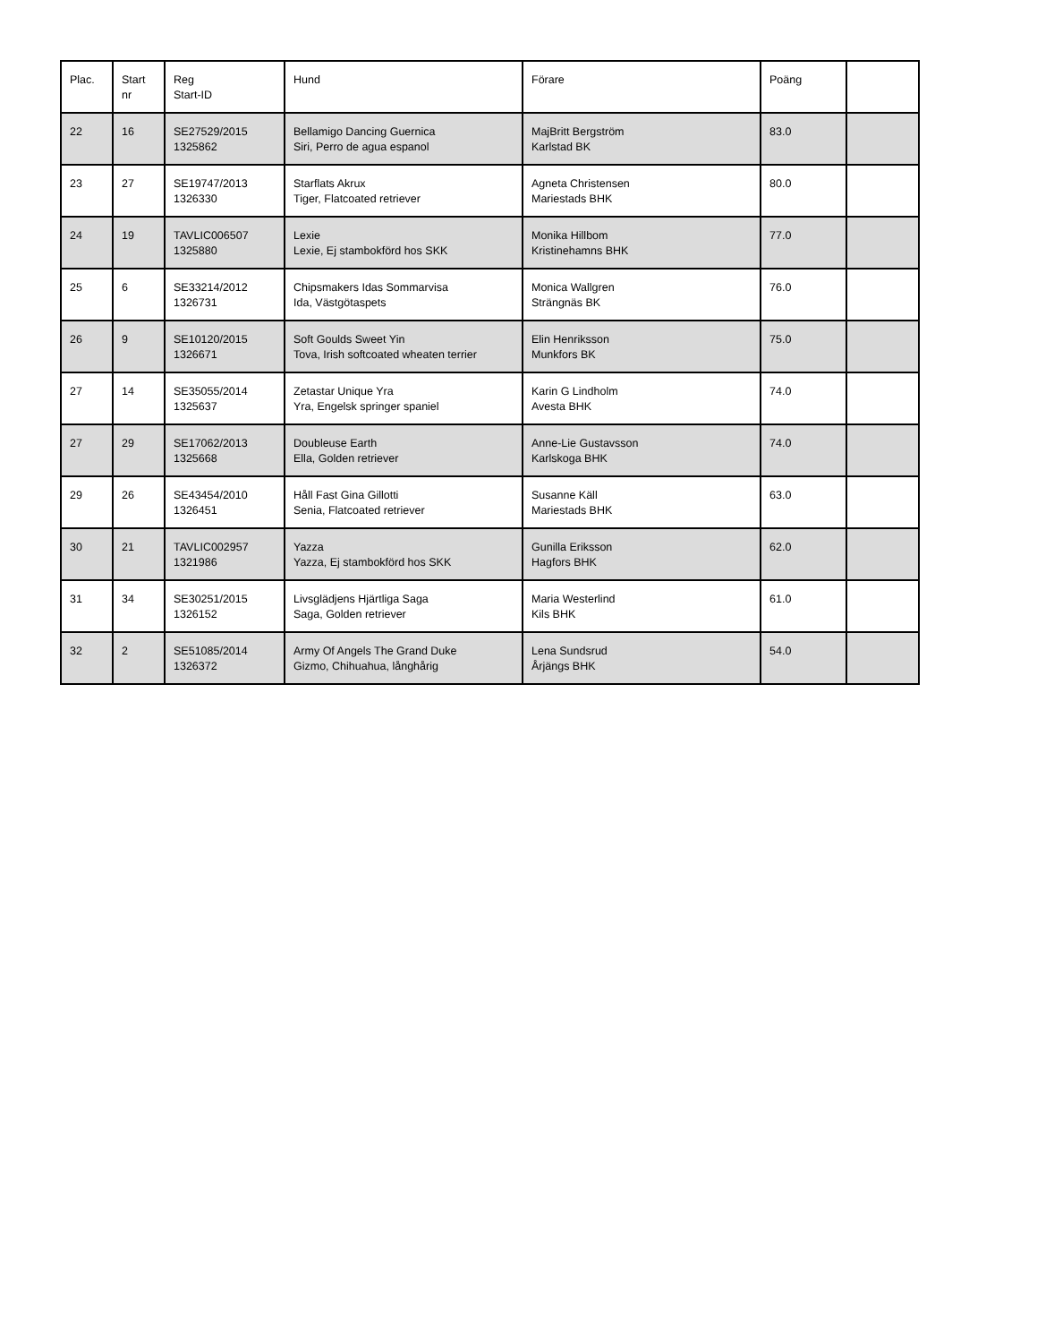| Plac. | Start nr | Reg Start-ID | Hund | Förare | Poäng | |
| --- | --- | --- | --- | --- | --- | --- |
| 22 | 16 | SE27529/2015 1325862 | Bellamigo Dancing Guernica Siri, Perro de agua espanol | MajBritt Bergström Karlstad BK | 83.0 | |
| 23 | 27 | SE19747/2013 1326330 | Starflats Akrux Tiger, Flatcoated retriever | Agneta Christensen Mariestads BHK | 80.0 | |
| 24 | 19 | TAVLIC006507 1325880 | Lexie Lexie, Ej stambokförd hos SKK | Monika Hillbom Kristinehamns BHK | 77.0 | |
| 25 | 6 | SE33214/2012 1326731 | Chipsmakers Idas Sommarvisa Ida, Västgötaspets | Monica Wallgren Strängnäs BK | 76.0 | |
| 26 | 9 | SE10120/2015 1326671 | Soft Goulds Sweet Yin Tova, Irish softcoated wheaten terrier | Elin Henriksson Munkfors BK | 75.0 | |
| 27 | 14 | SE35055/2014 1325637 | Zetastar Unique Yra Yra, Engelsk springer spaniel | Karin G Lindholm Avesta BHK | 74.0 | |
| 27 | 29 | SE17062/2013 1325668 | Doubleuse Earth Ella, Golden retriever | Anne-Lie Gustavsson Karlskoga BHK | 74.0 | |
| 29 | 26 | SE43454/2010 1326451 | Håll Fast Gina Gillotti Senia, Flatcoated retriever | Susanne Käll Mariestads BHK | 63.0 | |
| 30 | 21 | TAVLIC002957 1321986 | Yazza Yazza, Ej stambokförd hos SKK | Gunilla Eriksson Hagfors BHK | 62.0 | |
| 31 | 34 | SE30251/2015 1326152 | Livsglädjens Hjärtliga Saga Saga, Golden retriever | Maria Westerlind Kils BHK | 61.0 | |
| 32 | 2 | SE51085/2014 1326372 | Army Of Angels The Grand Duke Gizmo, Chihuahua, långhårig | Lena Sundsrud Årjängs BHK | 54.0 | |